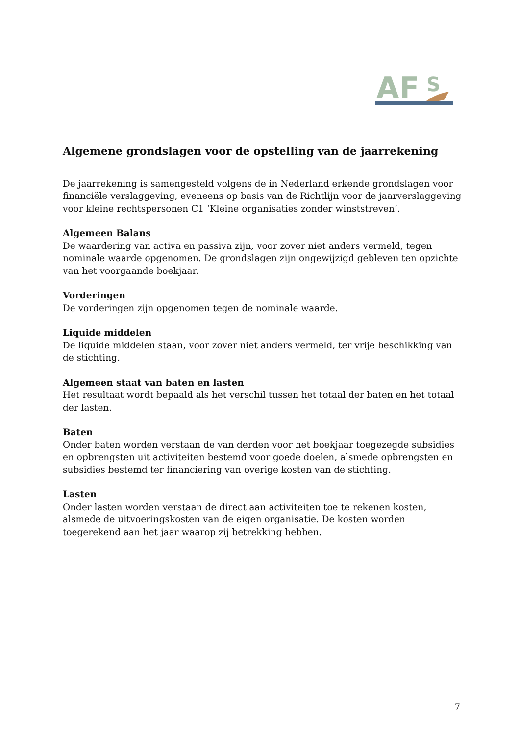AF
S
Algemene grondslagen voor de opstelling van de jaarrekening
De jaarrekening is samengesteld volgens de in Nederland erkende grondslagen voor financiële verslaggeving, eveneens op basis van de Richtlijn voor de jaarverslaggeving voor kleine rechtspersonen C1 ‘Kleine organisaties zonder winststreven’.
Algemeen Balans
De waardering van activa en passiva zijn, voor zover niet anders vermeld, tegen nominale waarde opgenomen. De grondslagen zijn ongewijzigd gebleven ten opzichte van het voorgaande boekjaar.
Vorderingen
De vorderingen zijn opgenomen tegen de nominale waarde.
Liquide middelen
De liquide middelen staan, voor zover niet anders vermeld, ter vrije beschikking van de stichting.
Algemeen staat van baten en lasten
Het resultaat wordt bepaald als het verschil tussen het totaal der baten en het totaal der lasten.
Baten
Onder baten worden verstaan de van derden voor het boekjaar toegezegde subsidies en opbrengsten uit activiteiten bestemd voor goede doelen, alsmede opbrengsten en subsidies bestemd ter financiering van overige kosten van de stichting.
Lasten
Onder lasten worden verstaan de direct aan activiteiten toe te rekenen kosten, alsmede de uitvoeringskosten van de eigen organisatie. De kosten worden toegerekend aan het jaar waarop zij betrekking hebben.
7